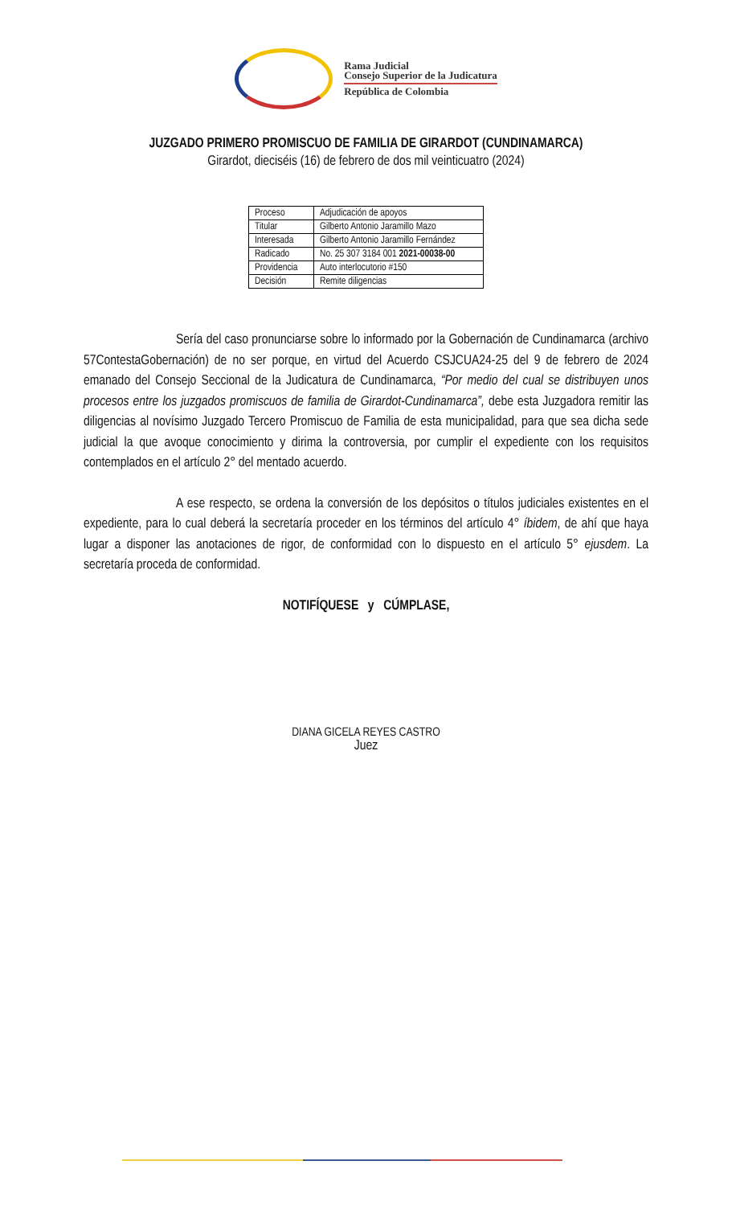Rama Judicial
Consejo Superior de la Judicatura
República de Colombia
JUZGADO PRIMERO PROMISCUO DE FAMILIA DE GIRARDOT (CUNDINAMARCA)
Girardot, dieciséis (16) de febrero de dos mil veinticuatro (2024)
| Proceso | Adjudicación de apoyos |
| Titular | Gilberto Antonio Jaramillo Mazo |
| Interesada | Gilberto Antonio Jaramillo Fernández |
| Radicado | No. 25 307 3184 001 2021-00038-00 |
| Providencia | Auto interlocutorio #150 |
| Decisión | Remite diligencias |
Sería del caso pronunciarse sobre lo informado por la Gobernación de Cundinamarca (archivo 57ContestaGobernación) de no ser porque, en virtud del Acuerdo CSJCUA24-25 del 9 de febrero de 2024 emanado del Consejo Seccional de la Judicatura de Cundinamarca, “Por medio del cual se distribuyen unos procesos entre los juzgados promiscuos de familia de Girardot-Cundinamarca”, debe esta Juzgadora remitir las diligencias al novísimo Juzgado Tercero Promiscuo de Familia de esta municipalidad, para que sea dicha sede judicial la que avoque conocimiento y dirima la controversia, por cumplir el expediente con los requisitos contemplados en el artículo 2° del mentado acuerdo.
A ese respecto, se ordena la conversión de los depósitos o títulos judiciales existentes en el expediente, para lo cual deberá la secretaría proceder en los términos del artículo 4° íbidem, de ahí que haya lugar a disponer las anotaciones de rigor, de conformidad con lo dispuesto en el artículo 5° ejusdem. La secretaría proceda de conformidad.
NOTIFÍQUESE y CÚMPLASE,
DIANA GICELA REYES CASTRO
Juez